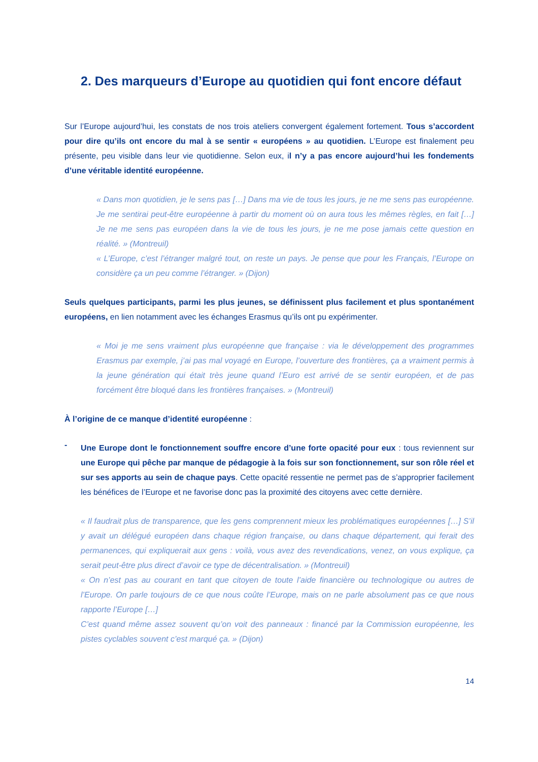2. Des marqueurs d’Europe au quotidien qui font encore défaut
Sur l’Europe aujourd’hui, les constats de nos trois ateliers convergent également fortement. Tous s’accordent pour dire qu’ils ont encore du mal à se sentir « européens » au quotidien. L’Europe est finalement peu présente, peu visible dans leur vie quotidienne. Selon eux, il n’y a pas encore aujourd’hui les fondements d’une véritable identité européenne.
« Dans mon quotidien, je le sens pas […] Dans ma vie de tous les jours, je ne me sens pas européenne. Je me sentirai peut-être européenne à partir du moment où on aura tous les mêmes règles, en fait […] Je ne me sens pas européen dans la vie de tous les jours, je ne me pose jamais cette question en réalité. » (Montreuil)
« L’Europe, c’est l’étranger malgré tout, on reste un pays. Je pense que pour les Français, l’Europe on considère ça un peu comme l’étranger. » (Dijon)
Seuls quelques participants, parmi les plus jeunes, se définissent plus facilement et plus spontanément européens, en lien notamment avec les échanges Erasmus qu’ils ont pu expérimenter.
« Moi je me sens vraiment plus européenne que française : via le développement des programmes Erasmus par exemple, j’ai pas mal voyagé en Europe, l’ouverture des frontières, ça a vraiment permis à la jeune génération qui était très jeune quand l’Euro est arrivé de se sentir européen, et de pas forcément être bloqué dans les frontières françaises. » (Montreuil)
À l’origine de ce manque d’identité européenne :
-
Une Europe dont le fonctionnement souffre encore d’une forte opacité pour eux : tous reviennent sur une Europe qui pêche par manque de pédagogie à la fois sur son fonctionnement, sur son rôle réel et sur ses apports au sein de chaque pays. Cette opacité ressentie ne permet pas de s’approprier facilement les bénéfices de l’Europe et ne favorise donc pas la proximité des citoyens avec cette dernière.
« Il faudrait plus de transparence, que les gens comprennent mieux les problématiques européennes […] S’il y avait un délégué européen dans chaque région française, ou dans chaque département, qui ferait des permanences, qui expliquerait aux gens : voilà, vous avez des revendications, venez, on vous explique, ça serait peut-être plus direct d’avoir ce type de décentralisation. » (Montreuil)
« On n’est pas au courant en tant que citoyen de toute l’aide financière ou technologique ou autres de l’Europe. On parle toujours de ce que nous coûte l’Europe, mais on ne parle absolument pas ce que nous rapporte l’Europe […]
C’est quand même assez souvent qu’on voit des panneaux : financé par la Commission européenne, les pistes cyclables souvent c’est marqué ça. » (Dijon)
14